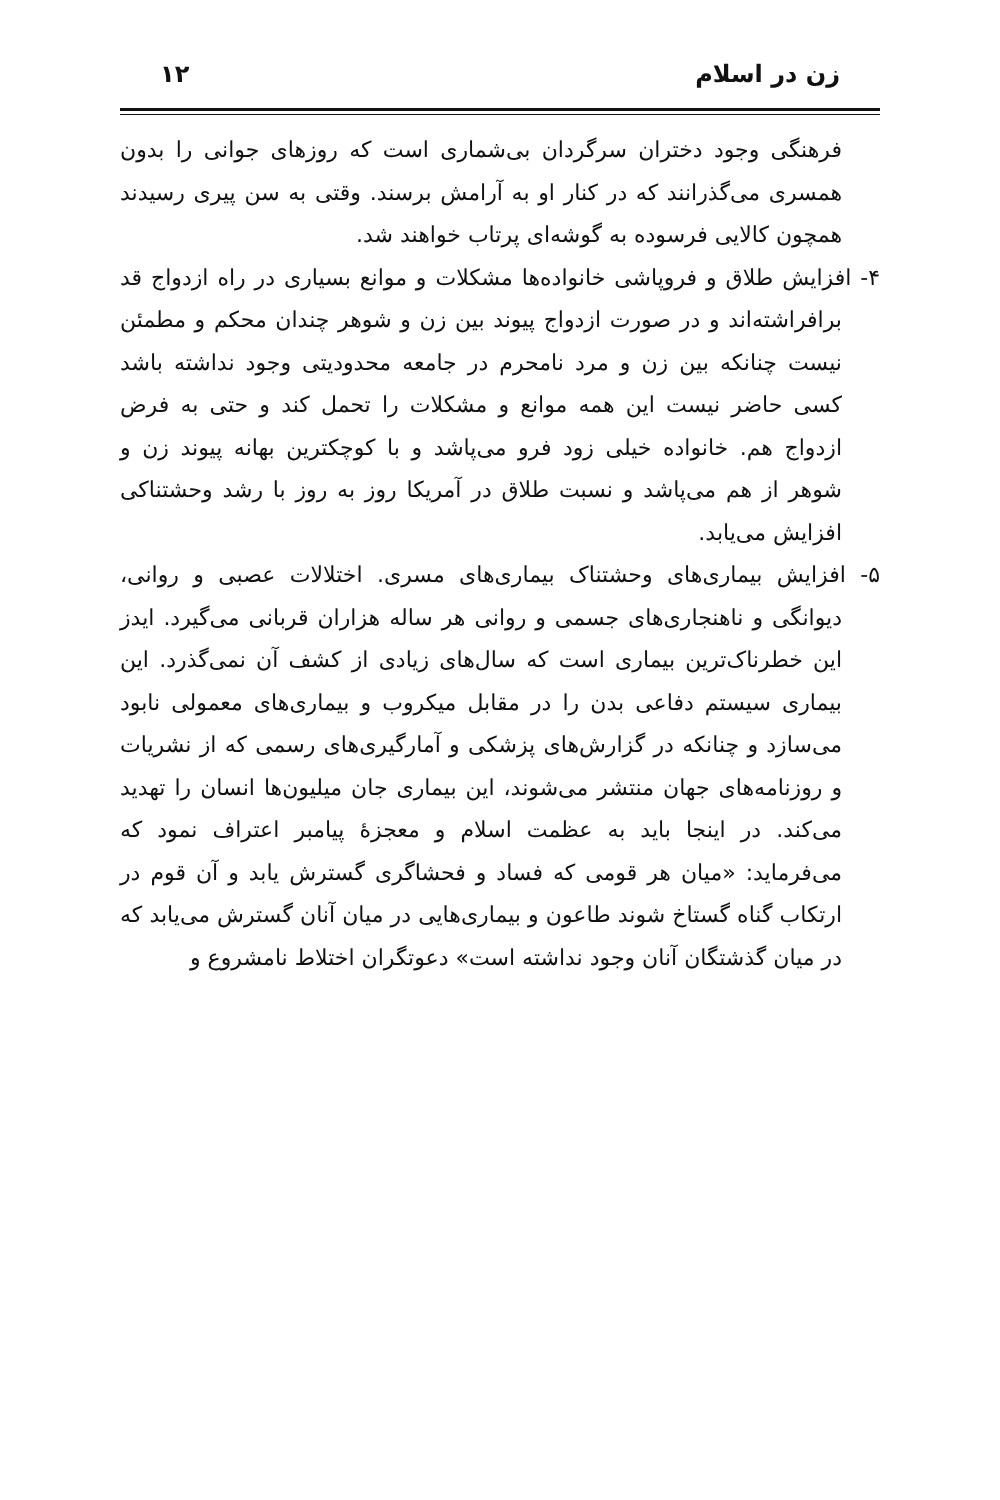زن در اسلام ۱۲
فرهنگی وجود دختران سرگردان بی‌شماری است که روزهای جوانی را بدون همسری می‌گذرانند که در کنار او به آرامش برسند. وقتی به سن پیری رسیدند همچون کالایی فرسوده به گوشه‌ای پرتاب خواهند شد.
۴- افزایش طلاق و فروپاشی خانواده‌ها مشکلات و موانع بسیاری در راه ازدواج قد برافراشته‌اند و در صورت ازدواج پیوند بین زن و شوهر چندان محکم و مطمئن نیست چنانکه بین زن و مرد نامحرم در جامعه محدودیتی وجود نداشته باشد کسی حاضر نیست این همه موانع و مشکلات را تحمل کند و حتی به فرض ازدواج هم. خانواده خیلی زود فرو می‌پاشد و با کوچکترین بهانه پیوند زن و شوهر از هم می‌پاشد و نسبت طلاق در آمریکا روز به روز با رشد وحشتناکی افزایش می‌یابد.
۵- افزایش بیماری‌های وحشتناک بیماری‌های مسری. اختلالات عصبی و روانی، دیوانگی و ناهنجاری‌های جسمی و روانی هر ساله هزاران قربانی می‌گیرد. ایدز این خطرناک‌ترین بیماری است که سال‌های زیادی از کشف آن نمی‌گذرد. این بیماری سیستم دفاعی بدن را در مقابل میکروب و بیماری‌های معمولی نابود می‌سازد و چنانکه در گزارش‌های پزشکی و آمارگیری‌های رسمی که از نشریات و روزنامه‌های جهان منتشر می‌شوند، این بیماری جان میلیون‌ها انسان را تهدید می‌کند. در اینجا باید به عظمت اسلام و معجزۀ پیامبر اعتراف نمود که می‌فرماید: «میان هر قومی که فساد و فحشاگری گسترش یابد و آن قوم در ارتکاب گناه گستاخ شوند طاعون و بیماری‌هایی در میان آنان گسترش می‌یابد که در میان گذشتگان آنان وجود نداشته است» دعوتگران اختلاط نامشروع و